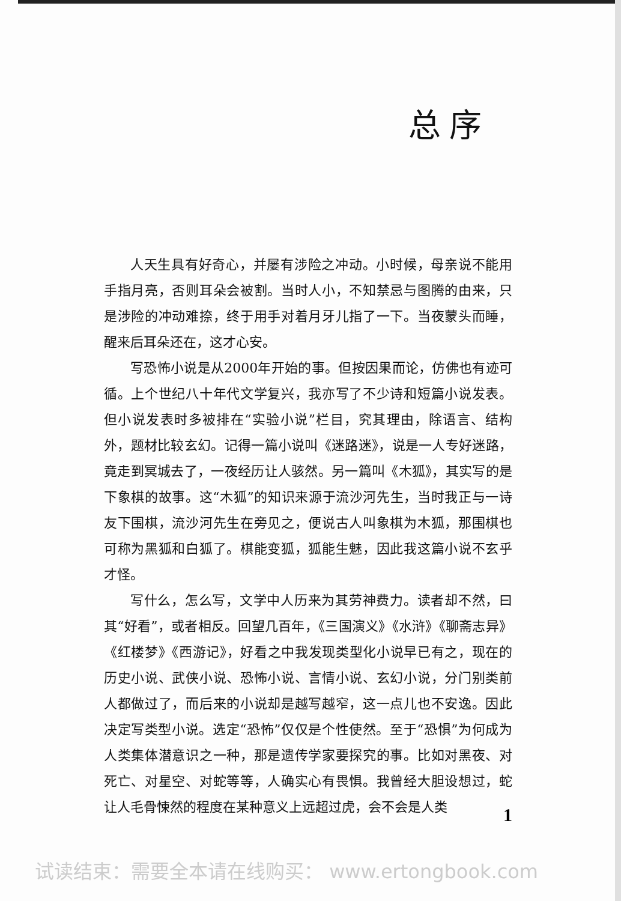总序
人天生具有好奇心，并屡有涉险之冲动。小时候，母亲说不能用手指月亮，否则耳朵会被割。当时人小，不知禁忌与图腾的由来，只是涉险的冲动难捺，终于用手对着月牙儿指了一下。当夜蒙头而睡，醒来后耳朵还在，这才心安。
写恐怖小说是从2000年开始的事。但按因果而论，仿佛也有迹可循。上个世纪八十年代文学复兴，我亦写了不少诗和短篇小说发表。但小说发表时多被排在“实验小说”栏目，究其理由，除语言、结构外，题材比较玄幻。记得一篇小说叫《迷路迷》，说是一人专好迷路，竟走到冥城去了，一夜经历让人骇然。另一篇叫《木狐》，其实写的是下象棋的故事。这“木狐”的知识来源于流沙河先生，当时我正与一诗友下围棋，流沙河先生在旁见之，便说古人叫象棋为木狐，那围棋也可称为黑狐和白狐了。棋能变狐，狐能生魅，因此我这篇小说不玄乎才怪。
写什么，怎么写，文学中人历来为其劳神费力。读者却不然，曰其“好看”，或者相反。回望几百年，《三国演义》《水浒》《聊斋志异》《红楼梦》《西游记》，好看之中我发现类型化小说早已有之，现在的历史小说、武侠小说、恐怖小说、言情小说、玄幻小说，分门别类前人都做过了，而后来的小说却是越写越窄，这一点儿也不安逸。因此决定写类型小说。选定“恐怖”仅仅是个性使然。至于“恐惧”为何成为人类集体潜意识之一种，那是遗传学家要探究的事。比如对黑夜、对死亡、对星空、对蛇等等，人确实心有畏惧。我曾经大胆设想过，蛇让人毛骨悚然的程度在某种意义上远超过虎，会不会是人类
1
试读结束：需要全本请在线购买： www.ertongbook.com